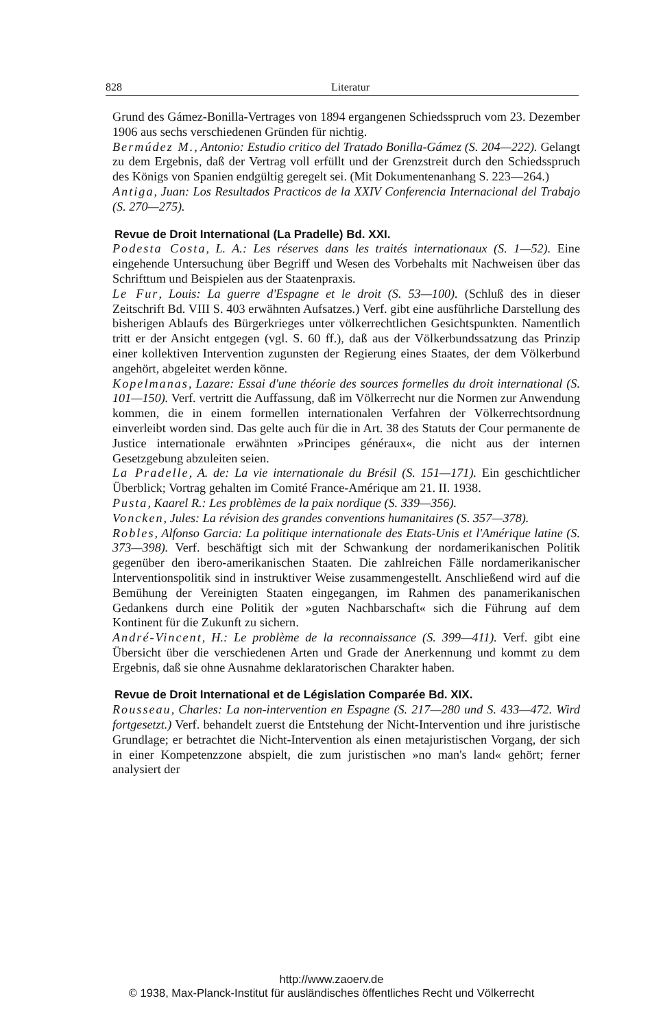828 Literatur
Grund des Gámez-Bonilla-Vertrages von 1894 ergangenen Schiedsspruch vom 23. Dezember 1906 aus sechs verschiedenen Gründen für nichtig.
Bermúdez M., Antonio: Estudio critico del Tratado Bonilla-Gámez (S. 204—222). Gelangt zu dem Ergebnis, daß der Vertrag voll erfüllt und der Grenzstreit durch den Schiedsspruch des Königs von Spanien endgültig geregelt sei. (Mit Dokumentenanhang S. 223—264.)
Antiga, Juan: Los Resultados Practicos de la XXIV Conferencia Internacional del Trabajo (S. 270—275).
Revue de Droit International (La Pradelle) Bd. XXI.
Podesta Costa, L. A.: Les réserves dans les traités internationaux (S. 1—52). Eine eingehende Untersuchung über Begriff und Wesen des Vorbehalts mit Nachweisen über das Schrifttum und Beispielen aus der Staatenpraxis.
Le Fur, Louis: La guerre d'Espagne et le droit (S. 53—100). (Schluß des in dieser Zeitschrift Bd. VIII S. 403 erwähnten Aufsatzes.) Verf. gibt eine ausführliche Darstellung des bisherigen Ablaufs des Bürgerkrieges unter völkerrechtlichen Gesichtspunkten. Namentlich tritt er der Ansicht entgegen (vgl. S. 60 ff.), daß aus der Völkerbundssatzung das Prinzip einer kollektiven Intervention zugunsten der Regierung eines Staates, der dem Völkerbund angehört, abgeleitet werden könne.
Kopelmanas, Lazare: Essai d'une théorie des sources formelles du droit international (S. 101—150). Verf. vertritt die Auffassung, daß im Völkerrecht nur die Normen zur Anwendung kommen, die in einem formellen internationalen Verfahren der Völkerrechtsordnung einverleibt worden sind. Das gelte auch für die in Art. 38 des Statuts der Cour permanente de Justice internationale erwähnten »Principes généraux«, die nicht aus der internen Gesetzgebung abzuleiten seien.
La Pradelle, A. de: La vie internationale du Brésil (S. 151—171). Ein geschichtlicher Überblick; Vortrag gehalten im Comité France-Amérique am 21. II. 1938.
Pusta, Kaarel R.: Les problèmes de la paix nordique (S. 339—356).
Voncken, Jules: La révision des grandes conventions humanitaires (S. 357—378).
Robles, Alfonso Garcia: La politique internationale des Etats-Unis et l'Amérique latine (S. 373—398). Verf. beschäftigt sich mit der Schwankung der nordamerikanischen Politik gegenüber den ibero-amerikanischen Staaten. Die zahlreichen Fälle nordamerikanischer Interventionspolitik sind in instruktiver Weise zusammengestellt. Anschließend wird auf die Bemühung der Vereinigten Staaten eingegangen, im Rahmen des panamerikanischen Gedankens durch eine Politik der »guten Nachbarschaft« sich die Führung auf dem Kontinent für die Zukunft zu sichern.
André-Vincent, H.: Le problème de la reconnaissance (S. 399—411). Verf. gibt eine Übersicht über die verschiedenen Arten und Grade der Anerkennung und kommt zu dem Ergebnis, daß sie ohne Ausnahme deklaratorischen Charakter haben.
Revue de Droit International et de Législation Comparée Bd. XIX.
Rousseau, Charles: La non-intervention en Espagne (S. 217—280 und S. 433—472. Wird fortgesetzt.) Verf. behandelt zuerst die Entstehung der Nicht-Intervention und ihre juristische Grundlage; er betrachtet die Nicht-Intervention als einen metajuristischen Vorgang, der sich in einer Kompetenzzone abspielt, die zum juristischen »no man's land« gehört; ferner analysiert der
http://www.zaoerv.de
© 1938, Max-Planck-Institut für ausländisches öffentliches Recht und Völkerrecht